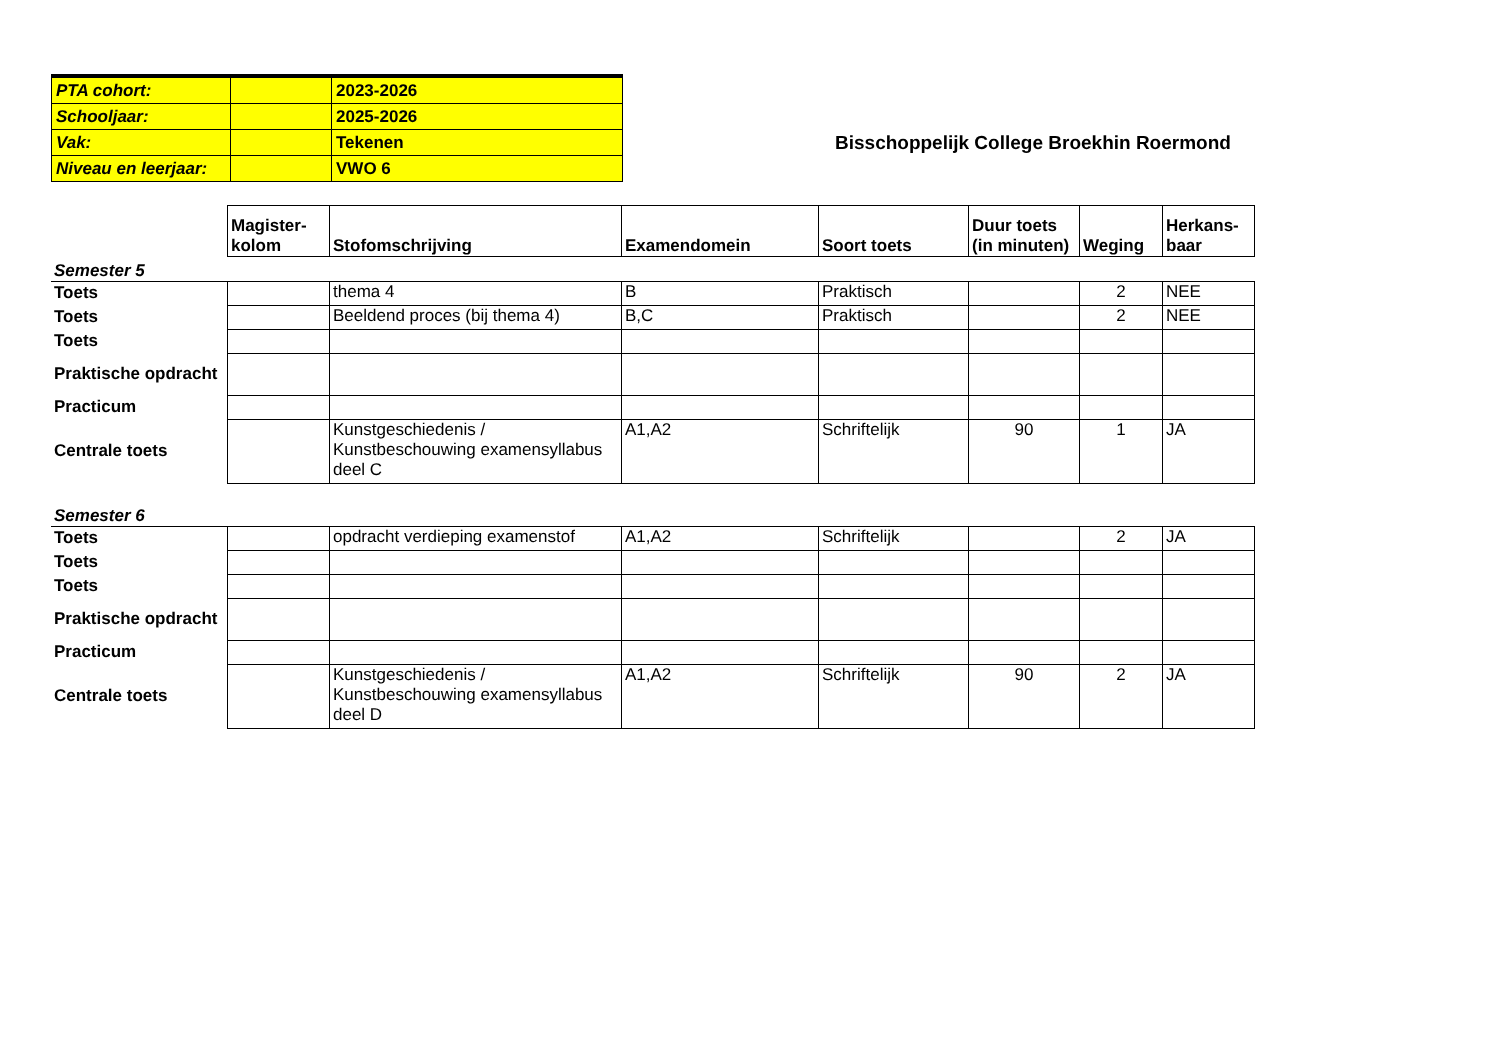| PTA cohort: | | 2023-2026 |
| Schooljaar: | | 2025-2026 |
| Vak: | | Tekenen |
| Niveau en leerjaar: | | VWO 6 |
Bisschoppelijk College Broekhin Roermond
| | Magister- kolom | Stofomschrijving | Examendomein | Soort toets | Duur toets (in minuten) | Weging | Herkans- baar |
| Semester 5 | | | | | | | |
| Toets | | thema 4 | B | Praktisch | | 2 | NEE |
| Toets | | Beeldend proces (bij thema 4) | B,C | Praktisch | | 2 | NEE |
| Toets | | | | | | | |
| Praktische opdracht | | | | | | | |
| Practicum | | | | | | | |
| Centrale toets | | Kunstgeschiedenis / Kunstbeschouwing examensyllabus deel C | A1,A2 | Schriftelijk | 90 | 1 | JA |
| Semester 6 | | | | | | | |
| Toets | | opdracht verdieping examenstof | A1,A2 | Schriftelijk | | 2 | JA |
| Toets | | | | | | | |
| Toets | | | | | | | |
| Praktische opdracht | | | | | | | |
| Practicum | | | | | | | |
| Centrale toets | | Kunstgeschiedenis / Kunstbeschouwing examensyllabus deel D | A1,A2 | Schriftelijk | 90 | 2 | JA |